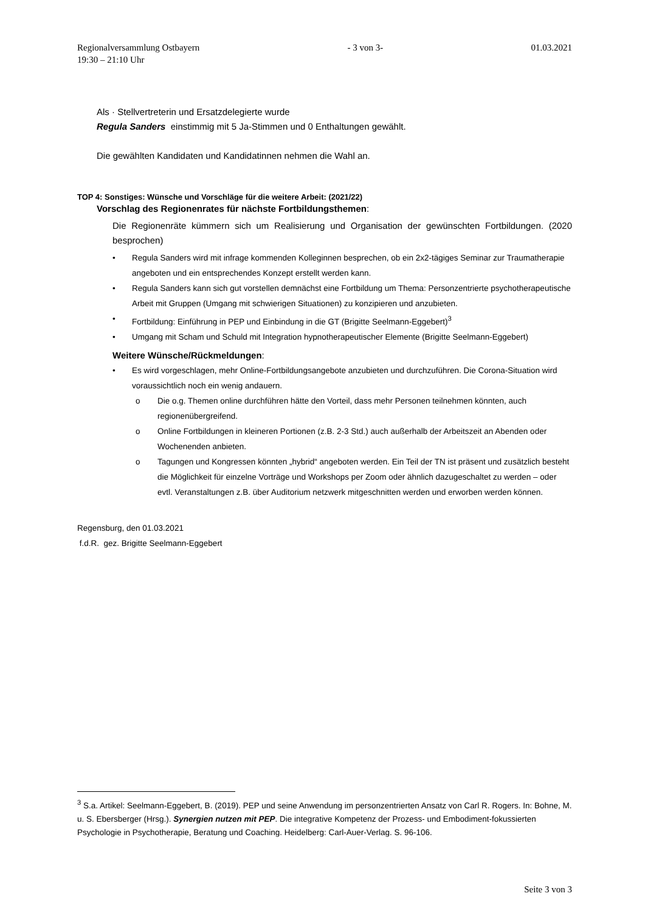Regionalversammlung Ostbayern - 3 von 3- 01.03.2021
19:30 – 21:10 Uhr
Als · Stellvertreterin und Ersatzdelegierte wurde
Regula Sanders einstimmig mit 5 Ja-Stimmen und 0 Enthaltungen gewählt.
Die gewählten Kandidaten und Kandidatinnen nehmen die Wahl an.
TOP 4: Sonstiges: Wünsche und Vorschläge für die weitere Arbeit: (2021/22)
Vorschlag des Regionenrates für nächste Fortbildungsthemen:
Die Regionenräte kümmern sich um Realisierung und Organisation der gewünschten Fortbildungen. (2020 besprochen)
• Regula Sanders wird mit infrage kommenden Kolleginnen besprechen, ob ein 2x2-tägiges Seminar zur Traumatherapie angeboten und ein entsprechendes Konzept erstellt werden kann.
• Regula Sanders kann sich gut vorstellen demnächst eine Fortbildung um Thema: Personzentrierte psychotherapeutische Arbeit mit Gruppen (Umgang mit schwierigen Situationen) zu konzipieren und anzubieten.
• Fortbildung: Einführung in PEP und Einbindung in die GT (Brigitte Seelmann-Eggebert)<sup>3</sup>
• Umgang mit Scham und Schuld mit Integration hypnotherapeutischer Elemente (Brigitte Seelmann-Eggebert)
Weitere Wünsche/Rückmeldungen:
• Es wird vorgeschlagen, mehr Online-Fortbildungsangebote anzubieten und durchzuführen. Die Corona-Situation wird voraussichtlich noch ein wenig andauern.
o Die o.g. Themen online durchführen hätte den Vorteil, dass mehr Personen teilnehmen könnten, auch regionenübergreifend.
o Online Fortbildungen in kleineren Portionen (z.B. 2-3 Std.) auch außerhalb der Arbeitszeit an Abenden oder Wochenenden anbieten.
o Tagungen und Kongressen könnten „hybrid“ angeboten werden. Ein Teil der TN ist präsent und zusätzlich besteht die Möglichkeit für einzelne Vorträge und Workshops per Zoom oder ähnlich dazugeschaltet zu werden – oder evtl. Veranstaltungen z.B. über Auditorium netzwerk mitgeschnitten werden und erworben werden können.
Regensburg, den 01.03.2021
f.d.R. gez. Brigitte Seelmann-Eggebert
<sup>3</sup> S.a. Artikel: Seelmann-Eggebert, B. (2019). PEP und seine Anwendung im personzentrierten Ansatz von Carl R. Rogers. In: Bohne, M. u. S. Ebersberger (Hrsg.). Synergien nutzen mit PEP. Die integrative Kompetenz der Prozess- und Embodiment-fokussierten Psychologie in Psychotherapie, Beratung und Coaching. Heidelberg: Carl-Auer-Verlag. S. 96-106.
Seite 3 von 3